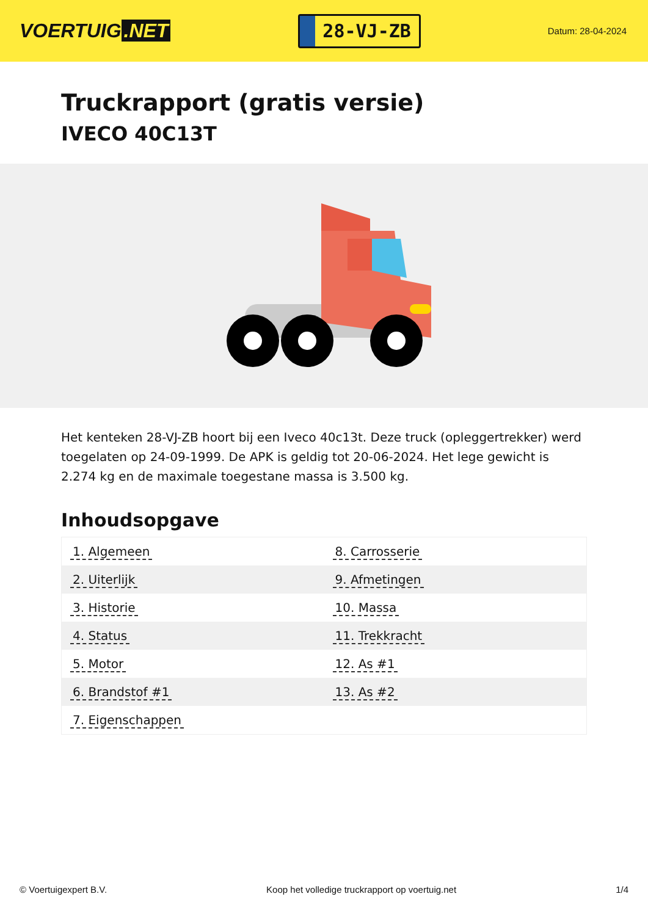VOERTUIG.NET
28-VJ-ZB
Datum: 28-04-2024
Truckrapport (gratis versie)
IVECO 40C13T
Het kenteken 28-VJ-ZB hoort bij een Iveco 40c13t. Deze truck (opleggertrekker) werd toegelaten op 24-09-1999. De APK is geldig tot 20-06-2024. Het lege gewicht is 2.274 kg en de maximale toegestane massa is 3.500 kg.
Inhoudsopgave
| 1. Algemeen | 8. Carrosserie |
| 2. Uiterlijk | 9. Afmetingen |
| 3. Historie | 10. Massa |
| 4. Status | 11. Trekkracht |
| 5. Motor | 12. As #1 |
| 6. Brandstof #1 | 13. As #2 |
| 7. Eigenschappen | |
© Voertuigexpert B.V. Koop het volledige truckrapport op voertuig.net 1/4